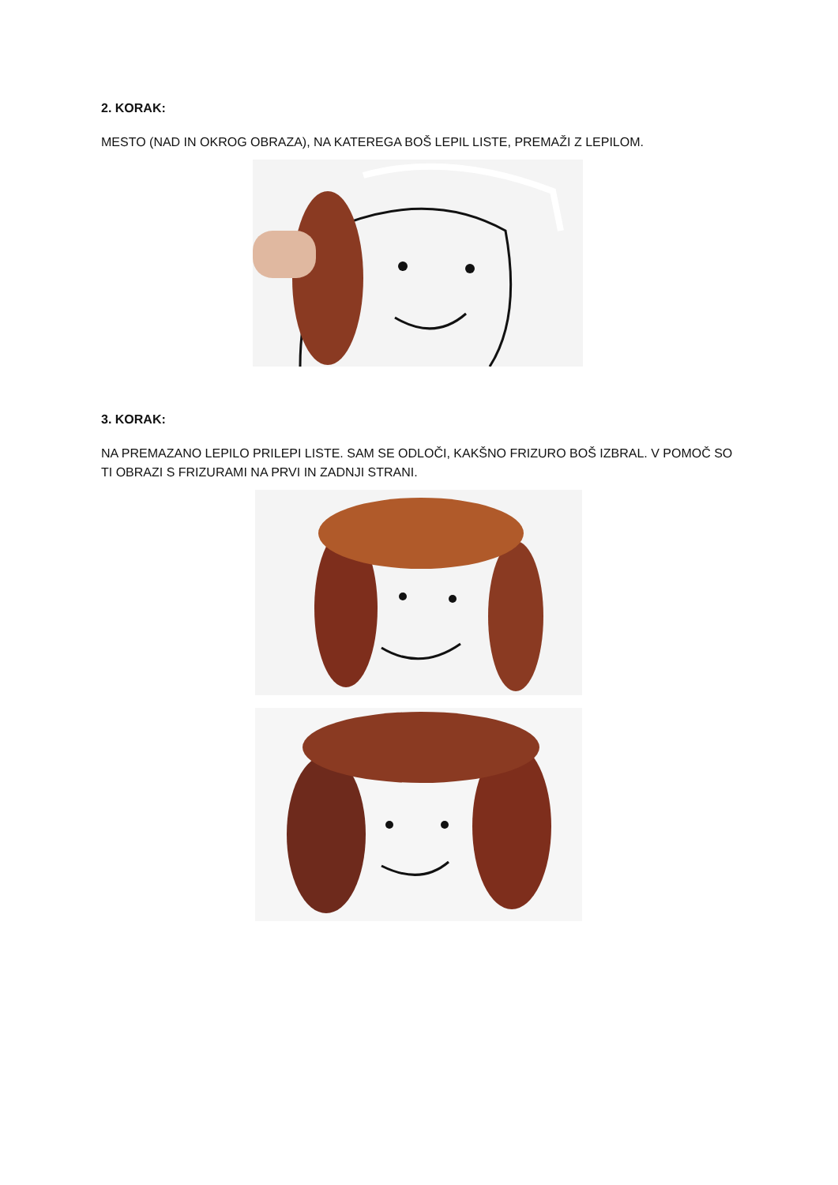2. KORAK:
MESTO (NAD IN OKROG OBRAZA), NA KATEREGA BOŠ LEPIL LISTE, PREMAŽI Z LEPILOM.
3. KORAK:
NA PREMAZANO LEPILO PRILEPI LISTE. SAM SE ODLOČI, KAKŠNO FRIZURO BOŠ IZBRAL. V POMOČ SO TI OBRAZI S FRIZURAMI NA PRVI IN ZADNJI STRANI.